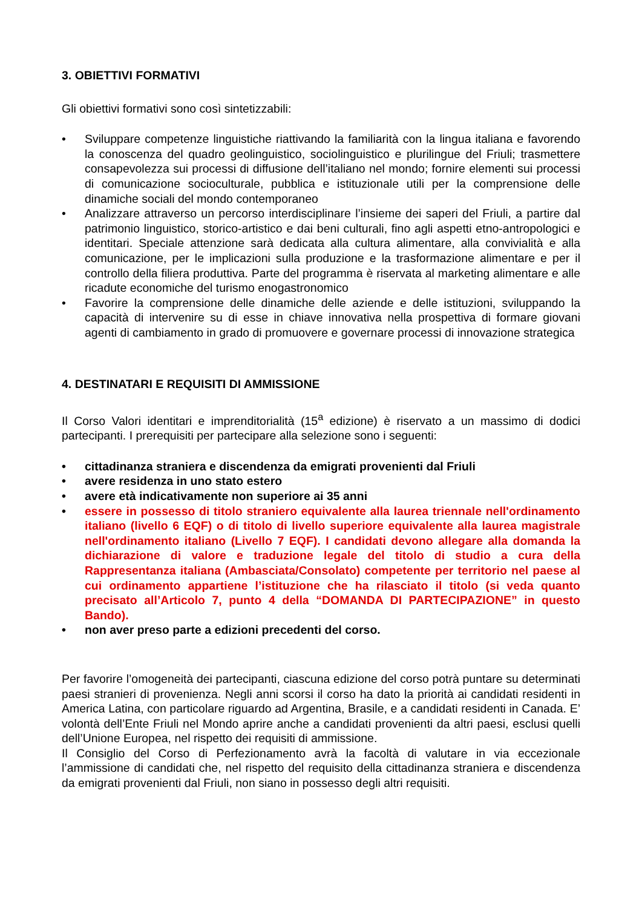3. OBIETTIVI FORMATIVI
Gli obiettivi formativi sono così sintetizzabili:
• Sviluppare competenze linguistiche riattivando la familiarità con la lingua italiana e favorendo la conoscenza del quadro geolinguistico, sociolinguistico e plurilingue del Friuli; trasmettere consapevolezza sui processi di diffusione dell’italiano nel mondo; fornire elementi sui processi di comunicazione socioculturale, pubblica e istituzionale utili per la comprensione delle dinamiche sociali del mondo contemporaneo
• Analizzare attraverso un percorso interdisciplinare l’insieme dei saperi del Friuli, a partire dal patrimonio linguistico, storico-artistico e dai beni culturali, fino agli aspetti etno-antropologici e identitari. Speciale attenzione sarà dedicata alla cultura alimentare, alla convivialità e alla comunicazione, per le implicazioni sulla produzione e la trasformazione alimentare e per il controllo della filiera produttiva. Parte del programma è riservata al marketing alimentare e alle ricadute economiche del turismo enogastronomico
• Favorire la comprensione delle dinamiche delle aziende e delle istituzioni, sviluppando la capacità di intervenire su di esse in chiave innovativa nella prospettiva di formare giovani agenti di cambiamento in grado di promuovere e governare processi di innovazione strategica
4. DESTINATARI E REQUISITI DI AMMISSIONE
Il Corso Valori identitari e imprenditorialità (15<sup>a</sup> edizione) è riservato a un massimo di dodici partecipanti. I prerequisiti per partecipare alla selezione sono i seguenti:
• cittadinanza straniera e discendenza da emigrati provenienti dal Friuli
• avere residenza in uno stato estero
• avere età indicativamente non superiore ai 35 anni
• essere in possesso di titolo straniero equivalente alla laurea triennale nell'ordinamento italiano (livello 6 EQF) o di titolo di livello superiore equivalente alla laurea magistrale nell'ordinamento italiano (Livello 7 EQF). I candidati devono allegare alla domanda la dichiarazione di valore e traduzione legale del titolo di studio a cura della Rappresentanza italiana (Ambasciata/Consolato) competente per territorio nel paese al cui ordinamento appartiene l’istituzione che ha rilasciato il titolo (si veda quanto precisato all’Articolo 7, punto 4 della “DOMANDA DI PARTECIPAZIONE” in questo Bando).
• non aver preso parte a edizioni precedenti del corso.
Per favorire l’omogeneità dei partecipanti, ciascuna edizione del corso potrà puntare su determinati paesi stranieri di provenienza. Negli anni scorsi il corso ha dato la priorità ai candidati residenti in America Latina, con particolare riguardo ad Argentina, Brasile, e a candidati residenti in Canada. E’ volontà dell’Ente Friuli nel Mondo aprire anche a candidati provenienti da altri paesi, esclusi quelli dell’Unione Europea, nel rispetto dei requisiti di ammissione.
Il Consiglio del Corso di Perfezionamento avrà la facoltà di valutare in via eccezionale l’ammissione di candidati che, nel rispetto del requisito della cittadinanza straniera e discendenza da emigrati provenienti dal Friuli, non siano in possesso degli altri requisiti.